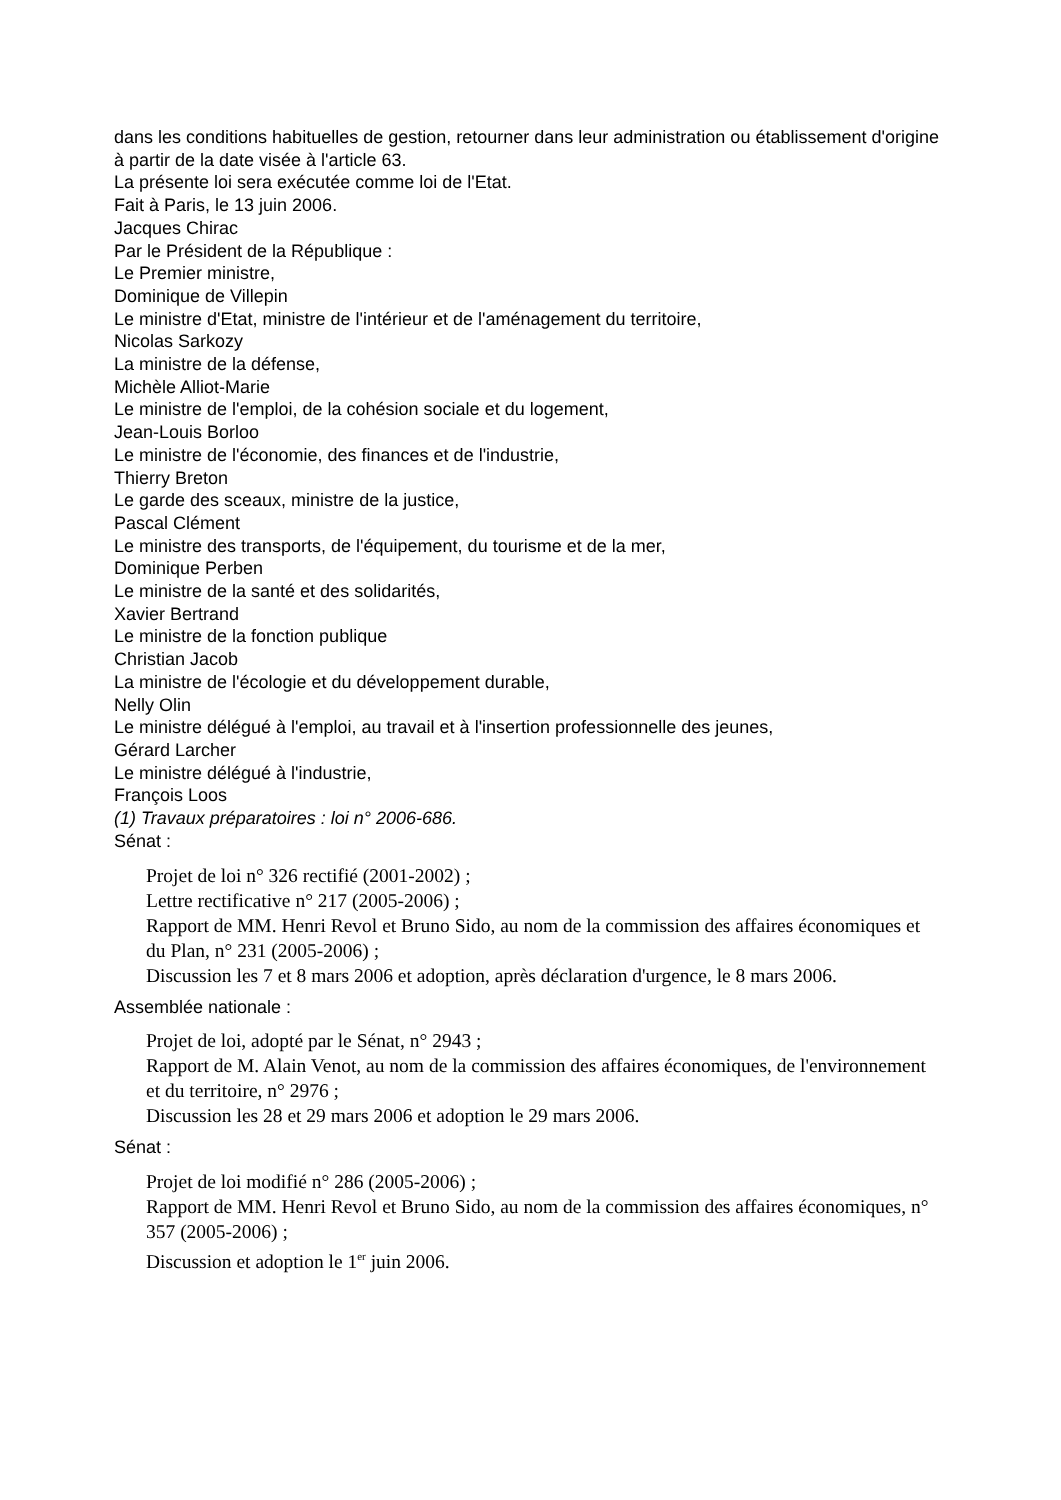dans les conditions habituelles de gestion, retourner dans leur administration ou établissement d'origine à partir de la date visée à l'article 63.
La présente loi sera exécutée comme loi de l'Etat.
Fait à Paris, le 13 juin 2006.
Jacques Chirac
Par le Président de la République :
Le Premier ministre,
Dominique de Villepin
Le ministre d'Etat, ministre de l'intérieur et de l'aménagement du territoire,
Nicolas Sarkozy
La ministre de la défense,
Michèle Alliot-Marie
Le ministre de l'emploi, de la cohésion sociale et du logement,
Jean-Louis Borloo
Le ministre de l'économie, des finances et de l'industrie,
Thierry Breton
Le garde des sceaux, ministre de la justice,
Pascal Clément
Le ministre des transports, de l'équipement, du tourisme et de la mer,
Dominique Perben
Le ministre de la santé et des solidarités,
Xavier Bertrand
Le ministre de la fonction publique
Christian Jacob
La ministre de l'écologie et du développement durable,
Nelly Olin
Le ministre délégué à l'emploi, au travail et à l'insertion professionnelle des jeunes,
Gérard Larcher
Le ministre délégué à l'industrie,
François Loos
(1) Travaux préparatoires : loi n° 2006-686.
Sénat :
Projet de loi n° 326 rectifié (2001-2002) ;
Lettre rectificative n° 217 (2005-2006) ;
Rapport de MM. Henri Revol et Bruno Sido, au nom de la commission des affaires économiques et du Plan, n° 231 (2005-2006) ;
Discussion les 7 et 8 mars 2006 et adoption, après déclaration d'urgence, le 8 mars 2006.
Assemblée nationale :
Projet de loi, adopté par le Sénat, n° 2943 ;
Rapport de M. Alain Venot, au nom de la commission des affaires économiques, de l'environnement et du territoire, n° 2976 ;
Discussion les 28 et 29 mars 2006 et adoption le 29 mars 2006.
Sénat :
Projet de loi modifié n° 286 (2005-2006) ;
Rapport de MM. Henri Revol et Bruno Sido, au nom de la commission des affaires économiques, n° 357 (2005-2006) ;
Discussion et adoption le 1<sup>er</sup> juin 2006.